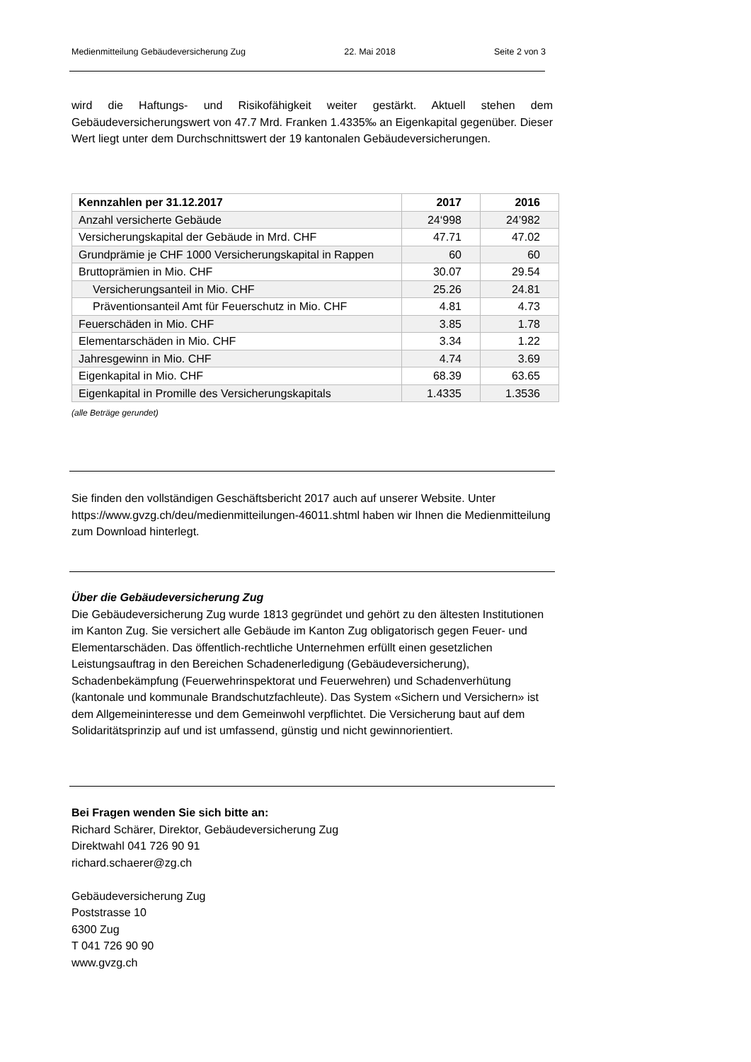Medienmitteilung Gebäudeversicherung Zug 22. Mai 2018 Seite 2 von 3
wird die Haftungs- und Risikofähigkeit weiter gestärkt. Aktuell stehen dem Gebäudeversicherungswert von 47.7 Mrd. Franken 1.4335‰ an Eigenkapital gegenüber. Dieser Wert liegt unter dem Durchschnittswert der 19 kantonalen Gebäudeversicherungen.
| Kennzahlen per 31.12.2017 | 2017 | 2016 |
| --- | --- | --- |
| Anzahl versicherte Gebäude | 24‘998 | 24’982 |
| Versicherungskapital der Gebäude in Mrd. CHF | 47.71 | 47.02 |
| Grundprämie je CHF 1000 Versicherungskapital in Rappen | 60 | 60 |
| Bruttoprämien in Mio. CHF | 30.07 | 29.54 |
| Versicherungsanteil in Mio. CHF | 25.26 | 24.81 |
| Präventionsanteil Amt für Feuerschutz in Mio. CHF | 4.81 | 4.73 |
| Feuerschäden in Mio. CHF | 3.85 | 1.78 |
| Elementarschäden in Mio. CHF | 3.34 | 1.22 |
| Jahresgewinn in Mio. CHF | 4.74 | 3.69 |
| Eigenkapital in Mio. CHF | 68.39 | 63.65 |
| Eigenkapital in Promille des Versicherungskapitals | 1.4335 | 1.3536 |
(alle Beträge gerundet)
Sie finden den vollständigen Geschäftsbericht 2017 auch auf unserer Website. Unter https://www.gvzg.ch/deu/medienmitteilungen-46011.shtml haben wir Ihnen die Medienmitteilung zum Download hinterlegt.
Über die Gebäudeversicherung Zug
Die Gebäudeversicherung Zug wurde 1813 gegründet und gehört zu den ältesten Institutionen im Kanton Zug. Sie versichert alle Gebäude im Kanton Zug obligatorisch gegen Feuer- und Elementarschäden. Das öffentlich-rechtliche Unternehmen erfüllt einen gesetzlichen Leistungsauftrag in den Bereichen Schadenerledigung (Gebäudeversicherung), Schadenbekämpfung (Feuerwehrinspektorat und Feuerwehren) und Schadenverhütung (kantonale und kommunale Brandschutzfachleute). Das System «Sichern und Versichern» ist dem Allgemeininteresse und dem Gemeinwohl verpflichtet. Die Versicherung baut auf dem Solidaritätsprinzip auf und ist umfassend, günstig und nicht gewinnorientiert.
Bei Fragen wenden Sie sich bitte an:
Richard Schärer, Direktor, Gebäudeversicherung Zug
Direktwahl 041 726 90 91
richard.schaerer@zg.ch
Gebäudeversicherung Zug
Poststrasse 10
6300 Zug
T 041 726 90 90
www.gvzg.ch